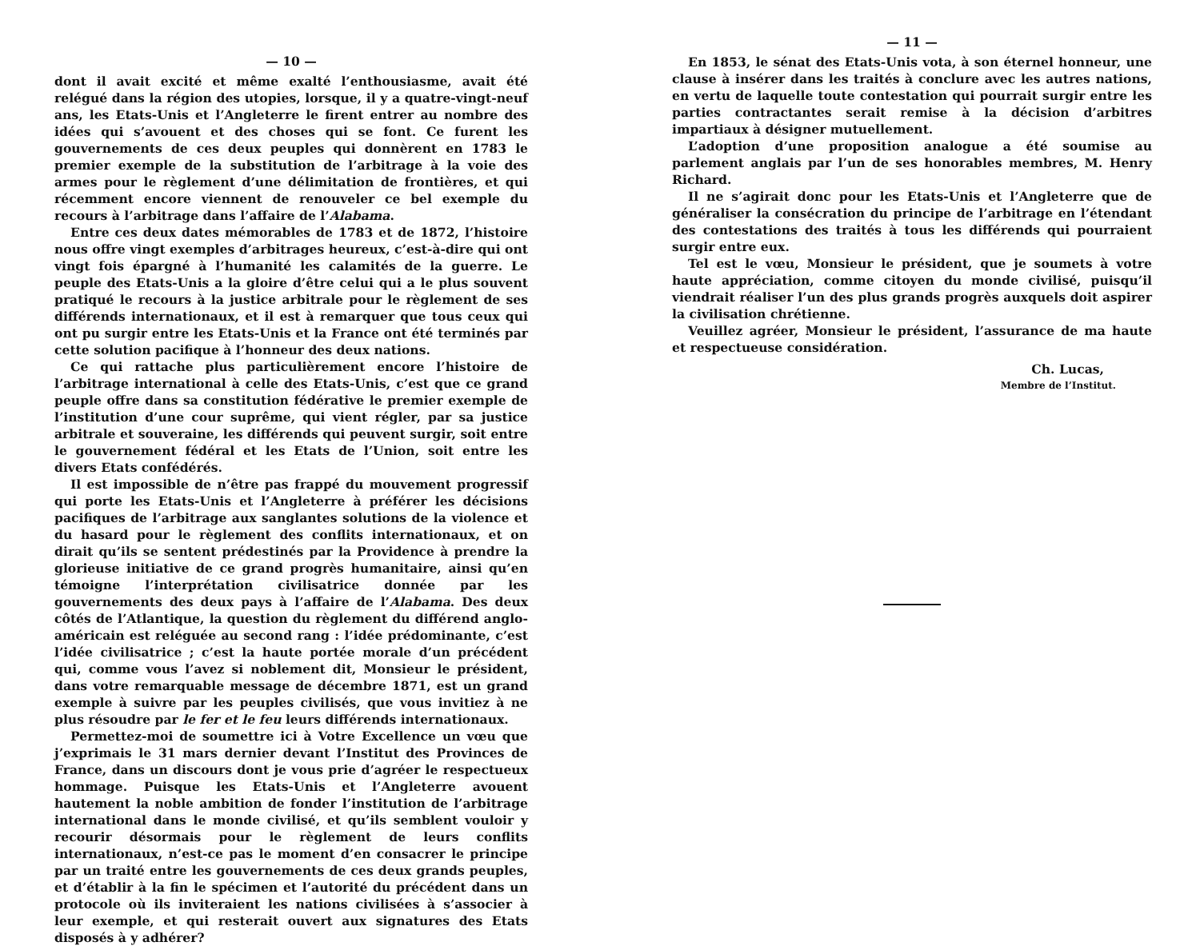— 10 —
dont il avait excité et même exalté l’enthousiasme, avait été relégué dans la région des utopies, lorsque, il y a quatre-vingt-neuf ans, les Etats-Unis et l’Angleterre le firent entrer au nombre des idées qui s’avouent et des choses qui se font. Ce furent les gouvernements de ces deux peuples qui donnèrent en 1783 le premier exemple de la substitution de l’arbitrage à la voie des armes pour le règlement d’une délimitation de frontières, et qui récemment encore viennent de renouveler ce bel exemple du recours à l’arbitrage dans l’affaire de l’Alabama.
Entre ces deux dates mémorables de 1783 et de 1872, l’histoire nous offre vingt exemples d’arbitrages heureux, c’est-à-dire qui ont vingt fois épargné à l’humanité les calamités de la guerre. Le peuple des Etats-Unis a la gloire d’être celui qui a le plus souvent pratiqué le recours à la justice arbitrale pour le règlement de ses différends internationaux, et il est à remarquer que tous ceux qui ont pu surgir entre les Etats-Unis et la France ont été terminés par cette solution pacifique à l’honneur des deux nations.
Ce qui rattache plus particulièrement encore l’histoire de l’arbitrage international à celle des Etats-Unis, c’est que ce grand peuple offre dans sa constitution fédérative le premier exemple de l’institution d’une cour suprême, qui vient régler, par sa justice arbitrale et souveraine, les différends qui peuvent surgir, soit entre le gouvernement fédéral et les Etats de l’Union, soit entre les divers Etats confédérés.
Il est impossible de n’être pas frappé du mouvement progressif qui porte les Etats-Unis et l’Angleterre à préférer les décisions pacifiques de l’arbitrage aux sanglantes solutions de la violence et du hasard pour le règlement des conflits internationaux, et on dirait qu’ils se sentent prédestinés par la Providence à prendre la glorieuse initiative de ce grand progrès humanitaire, ainsi qu’en témoigne l’interprétation civilisatrice donnée par les gouvernements des deux pays à l’affaire de l’Alabama. Des deux côtés de l’Atlantique, la question du règlement du différend anglo-américain est reléguée au second rang : l’idée prédominante, c’est l’idée civilisatrice ; c’est la haute portée morale d’un précédent qui, comme vous l’avez si noblement dit, Monsieur le président, dans votre remarquable message de décembre 1871, est un grand exemple à suivre par les peuples civilisés, que vous invitiez à ne plus résoudre par le fer et le feu leurs différends internationaux.
Permettez-moi de soumettre ici à Votre Excellence un vœu que j’exprimais le 31 mars dernier devant l’Institut des Provinces de France, dans un discours dont je vous prie d’agréer le respectueux hommage. Puisque les Etats-Unis et l’Angleterre avouent hautement la noble ambition de fonder l’institution de l’arbitrage international dans le monde civilisé, et qu’ils semblent vouloir y recourir désormais pour le règlement de leurs conflits internationaux, n’est-ce pas le moment d’en consacrer le principe par un traité entre les gouvernements de ces deux grands peuples, et d’établir à la fin le spécimen et l’autorité du précédent dans un protocole où ils inviteraient les nations civilisées à s’associer à leur exemple, et qui resterait ouvert aux signatures des Etats disposés à y adhérer?
— 11 —
En 1853, le sénat des Etats-Unis vota, à son éternel honneur, une clause à insérer dans les traités à conclure avec les autres nations, en vertu de laquelle toute contestation qui pourrait surgir entre les parties contractantes serait remise à la décision d’arbitres impartiaux à désigner mutuellement.
L’adoption d’une proposition analogue a été soumise au parlement anglais par l’un de ses honorables membres, M. Henry Richard.
Il ne s’agirait donc pour les Etats-Unis et l’Angleterre que de généraliser la consécration du principe de l’arbitrage en l’étendant des contestations des traités à tous les différends qui pourraient surgir entre eux.
Tel est le vœu, Monsieur le président, que je soumets à votre haute appréciation, comme citoyen du monde civilisé, puisqu’il viendrait réaliser l’un des plus grands progrès auxquels doit aspirer la civilisation chrétienne.
Veuillez agréer, Monsieur le président, l’assurance de ma haute et respectueuse considération.
Ch. Lucas,
Membre de l’Institut.